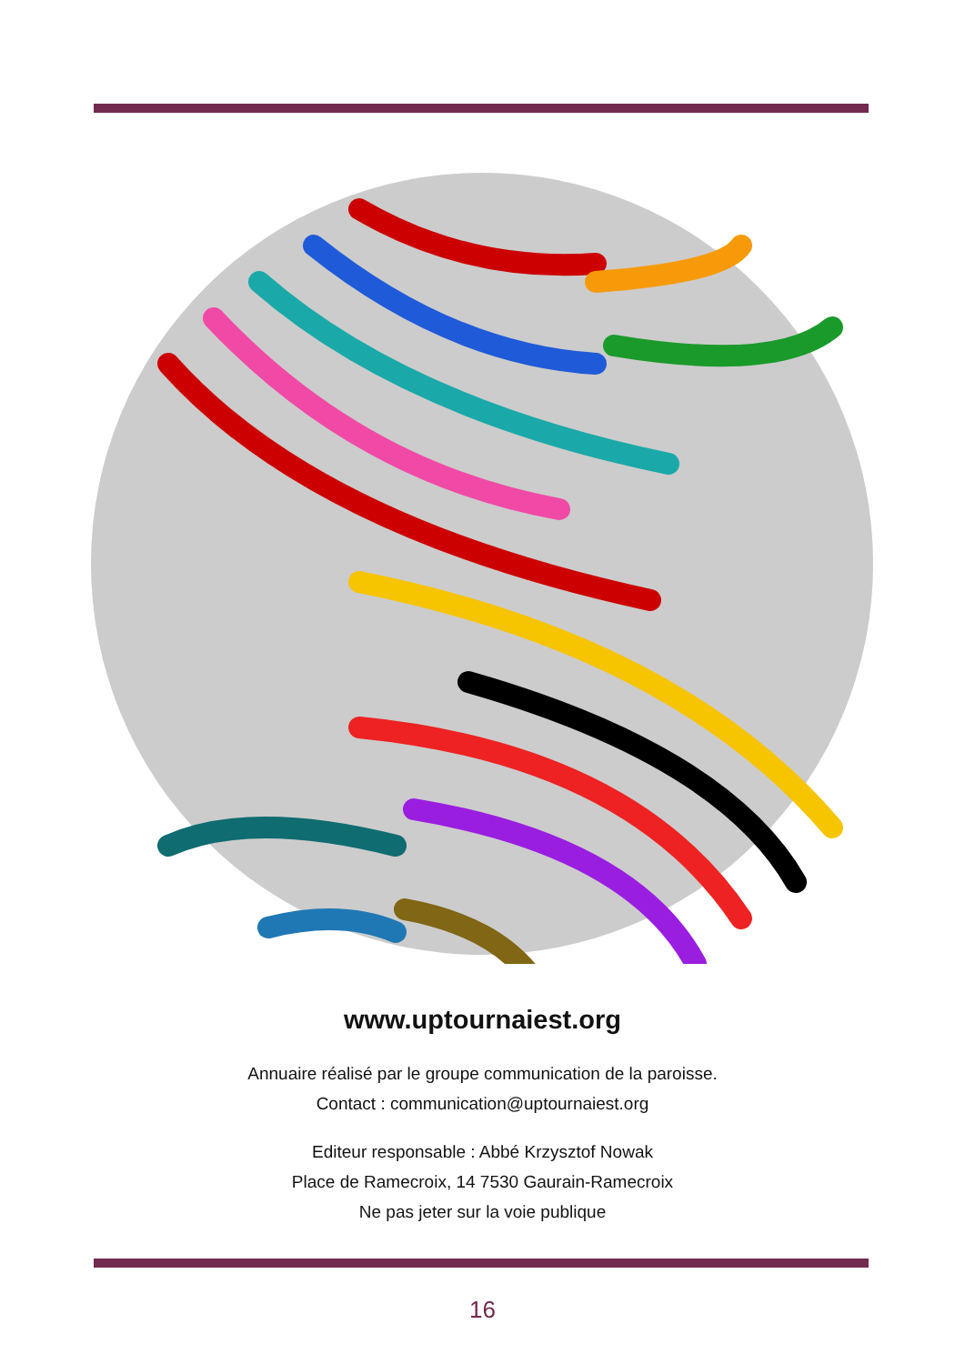www.uptournaiest.org
Annuaire réalisé par le groupe communication de la paroisse.
Contact : communication@uptournaiest.org
Editeur responsable : Abbé Krzysztof Nowak
Place de Ramecroix, 14 7530 Gaurain-Ramecroix
Ne pas jeter sur la voie publique
16